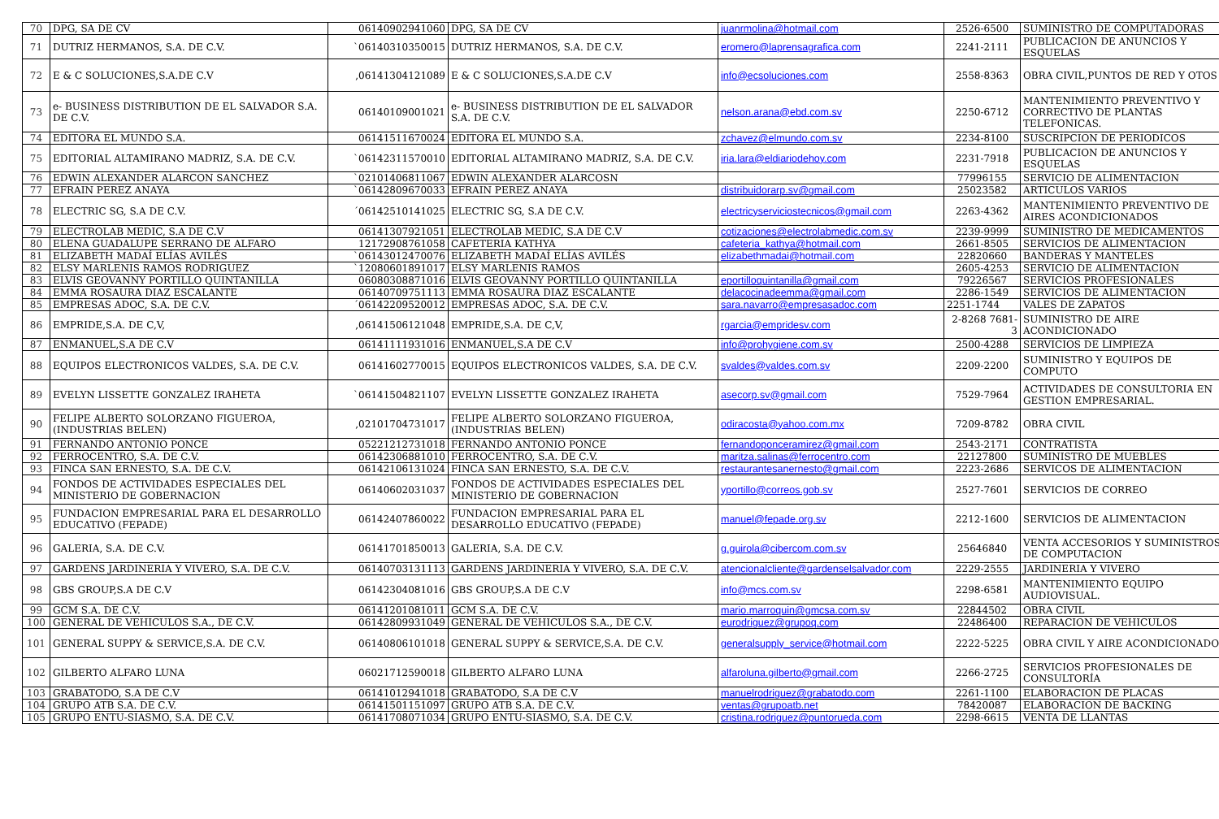| 70 | DPG, SA DE CV | 06140902941060 | DPG, SA DE CV | juanrmolina@hotmail.com | 2526-6500 | SUMINISTRO DE COMPUTADORAS |
| 71 | DUTRIZ HERMANOS, S.A. DE C.V. | `06140310350015 | DUTRIZ HERMANOS, S.A. DE C.V. | eromero@laprensagrafica.com | 2241-2111 | PUBLICACION DE ANUNCIOS Y ESQUELAS |
| 72 | E & C SOLUCIONES,S.A.DE C.V | ,06141304121089 | E & C SOLUCIONES,S.A.DE C.V | info@ecsoluciones.com | 2558-8363 | OBRA CIVIL,PUNTOS DE RED Y OTOS |
| 73 | e- BUSINESS DISTRIBUTION DE EL SALVADOR S.A. DE C.V. | 06140109001021 | e- BUSINESS DISTRIBUTION DE EL SALVADOR S.A. DE C.V. | nelson.arana@ebd.com.sv | 2250-6712 | MANTENIMIENTO PREVENTIVO Y CORRECTIVO DE PLANTAS TELEFONICAS. |
| 74 | EDITORA EL MUNDO S.A. | 06141511670024 | EDITORA EL MUNDO S.A. | zchavez@elmundo.com.sv | 2234-8100 | SUSCRIPCION DE PERIODICOS |
| 75 | EDITORIAL ALTAMIRANO MADRIZ, S.A. DE C.V. | `06142311570010 | EDITORIAL ALTAMIRANO MADRIZ, S.A. DE C.V. | iria.lara@eldiariodehoy.com | 2231-7918 | PUBLICACION DE ANUNCIOS Y ESQUELAS |
| 76 | EDWIN ALEXANDER ALARCON SANCHEZ | `02101406811067 | EDWIN ALEXANDER ALARCOSN | | 77996155 | SERVICIO DE ALIMENTACION |
| 77 | EFRAIN PEREZ ANAYA | `06142809670033 | EFRAIN PEREZ ANAYA | distribuidorarp.sv@gmail.com | 25023582 | ARTICULOS VARIOS |
| 78 | ELECTRIC SG, S.A DE C.V. | ´06142510141025 | ELECTRIC SG, S.A DE C.V. | electricyserviciostecnicos@gmail.com | 2263-4362 | MANTENIMIENTO PREVENTIVO DE AIRES ACONDICIONADOS |
| 79 | ELECTROLAB MEDIC, S.A DE C.V | 06141307921051 | ELECTROLAB MEDIC, S.A DE C.V | cotizaciones@electrolabmedic.com.sv | 2239-9999 | SUMINISTRO DE MEDICAMENTOS |
| 80 | ELENA GUADALUPE SERRANO DE ALFARO | 12172908761058 | CAFETERIA KATHYA | cafeteria_kathya@hotmail.com | 2661-8505 | SERVICIOS DE ALIMENTACION |
| 81 | ELIZABETH MADAÍ ELÍAS AVILÉS | `06143012470076 | ELIZABETH MADAÍ ELÍAS AVILÉS | elizabethmadai@hotmail.com | 22820660 | BANDERAS Y MANTELES |
| 82 | ELSY MARLENIS RAMOS RODRIGUEZ | `12080601891017 | ELSY MARLENIS RAMOS | | 2605-4253 | SERVICIO DE ALIMENTACION |
| 83 | ELVIS GEOVANNY PORTILLO QUINTANILLA | 06080308871016 | ELVIS GEOVANNY PORTILLO QUINTANILLA | eportilloquintanilla@gmail.com | 79226567 | SERVICIOS PROFESIONALES |
| 84 | EMMA ROSAURA DIAZ ESCALANTE | 06140709751113 | EMMA ROSAURA DIAZ ESCALANTE | delacocinadeemma@gmail.com | 2286-1549 | SERVICIOS DE ALIMENTACION |
| 85 | EMPRESAS ADOC, S.A. DE C.V. | ´06142209520012 | EMPRESAS ADOC, S.A. DE C.V. | sara.navarro@empresasadoc.com | 2251-1744 | VALES DE ZAPATOS |
| 86 | EMPRIDE,S.A. DE C,V, | ,06141506121048 | EMPRIDE,S.A. DE C,V, | rgarcia@empridesv.com | 2-8268 7681-3 | SUMINISTRO DE AIRE ACONDICIONADO |
| 87 | ENMANUEL,S.A DE C.V | 06141111931016 | ENMANUEL,S.A DE C.V | info@prohygiene.com.sv | 2500-4288 | SERVICIOS DE LIMPIEZA |
| 88 | EQUIPOS ELECTRONICOS VALDES, S.A. DE C.V. | 06141602770015 | EQUIPOS ELECTRONICOS VALDES, S.A. DE C.V. | svaldes@valdes.com.sv | 2209-2200 | SUMINISTRO Y EQUIPOS DE COMPUTO |
| 89 | EVELYN LISSETTE GONZALEZ IRAHETA | `06141504821107 | EVELYN LISSETTE GONZALEZ IRAHETA | asecorp.sv@gmail.com | 7529-7964 | ACTIVIDADES DE CONSULTORIA EN GESTION EMPRESARIAL. |
| 90 | FELIPE ALBERTO SOLORZANO FIGUEROA,(INDUSTRIAS BELEN) | ,02101704731017 | FELIPE ALBERTO SOLORZANO FIGUEROA,(INDUSTRIAS BELEN) | odiracosta@yahoo.com.mx | 7209-8782 | OBRA CIVIL |
| 91 | FERNANDO ANTONIO PONCE | 05221212731018 | FERNANDO ANTONIO PONCE | fernandoponceramirez@gmail.com | 2543-2171 | CONTRATISTA |
| 92 | FERROCENTRO, S.A. DE C.V. | 06142306881010 | FERROCENTRO, S.A. DE C.V. | maritza.salinas@ferrocentro.com | 22127800 | SUMINISTRO DE MUEBLES |
| 93 | FINCA SAN ERNESTO, S.A. DE C.V. | 06142106131024 | FINCA SAN ERNESTO, S.A. DE C.V. | restaurantesanernesto@gmail.com | 2223-2686 | SERVICOS DE ALIMENTACION |
| 94 | FONDOS DE ACTIVIDADES ESPECIALES DEL MINISTERIO DE GOBERNACION | 06140602031037 | FONDOS DE ACTIVIDADES ESPECIALES DEL MINISTERIO DE GOBERNACION | yportillo@correos.gob.sv | 2527-7601 | SERVICIOS DE CORREO |
| 95 | FUNDACION EMPRESARIAL PARA EL DESARROLLO EDUCATIVO (FEPADE) | 06142407860022 | FUNDACION EMPRESARIAL PARA EL DESARROLLO EDUCATIVO (FEPADE) | manuel@fepade.org.sv | 2212-1600 | SERVICIOS DE ALIMENTACION |
| 96 | GALERIA, S.A. DE C.V. | 06141701850013 | GALERIA, S.A. DE C.V. | g.guirola@cibercom.com.sv | 25646840 | VENTA ACCESORIOS Y SUMINISTROS DE COMPUTACION |
| 97 | GARDENS JARDINERIA Y VIVERO, S.A. DE C.V. | 06140703131113 | GARDENS JARDINERIA Y VIVERO, S.A. DE C.V. | atencionalcliente@gardenselsalvador.com | 2229-2555 | JARDINERIA Y VIVERO |
| 98 | GBS GROUP,S.A DE C.V | 06142304081016 | GBS GROUP,S.A DE C.V | info@mcs.com.sv | 2298-6581 | MANTENIMIENTO EQUIPO AUDIOVISUAL. |
| 99 | GCM S.A. DE C.V. | 06141201081011 | GCM S.A. DE C.V. | mario.marroquin@gmcsa.com.sv | 22844502 | OBRA CIVIL |
| 100 | GENERAL DE VEHICULOS S.A., DE C.V. | 06142809931049 | GENERAL DE VEHICULOS S.A., DE C.V. | eurodriguez@grupoq.com | 22486400 | REPARACION DE VEHICULOS |
| 101 | GENERAL SUPPY & SERVICE,S.A. DE C.V. | 06140806101018 | GENERAL SUPPY & SERVICE,S.A. DE C.V. | generalsupply_service@hotmail.com | 2222-5225 | OBRA CIVIL Y AIRE ACONDICIONADO |
| 102 | GILBERTO ALFARO LUNA | 06021712590018 | GILBERTO ALFARO LUNA | alfaroluna.gilberto@gmail.com | 2266-2725 | SERVICIOS PROFESIONALES DE CONSULTORÍA |
| 103 | GRABATODO, S.A DE C.V | 06141012941018 | GRABATODO, S.A DE C.V | manuelrodriguez@grabatodo.com | 2261-1100 | ELABORACION DE PLACAS |
| 104 | GRUPO ATB S.A. DE C.V. | 06141501151097 | GRUPO ATB S.A. DE C.V. | ventas@grupoatb.net | 78420087 | ELABORACION DE BACKING |
| 105 | GRUPO ENTU-SIASMO, S.A. DE C.V. | 06141708071034 | GRUPO ENTU-SIASMO, S.A. DE C.V. | cristina.rodriguez@puntorueda.com | 2298-6615 | VENTA DE LLANTAS |